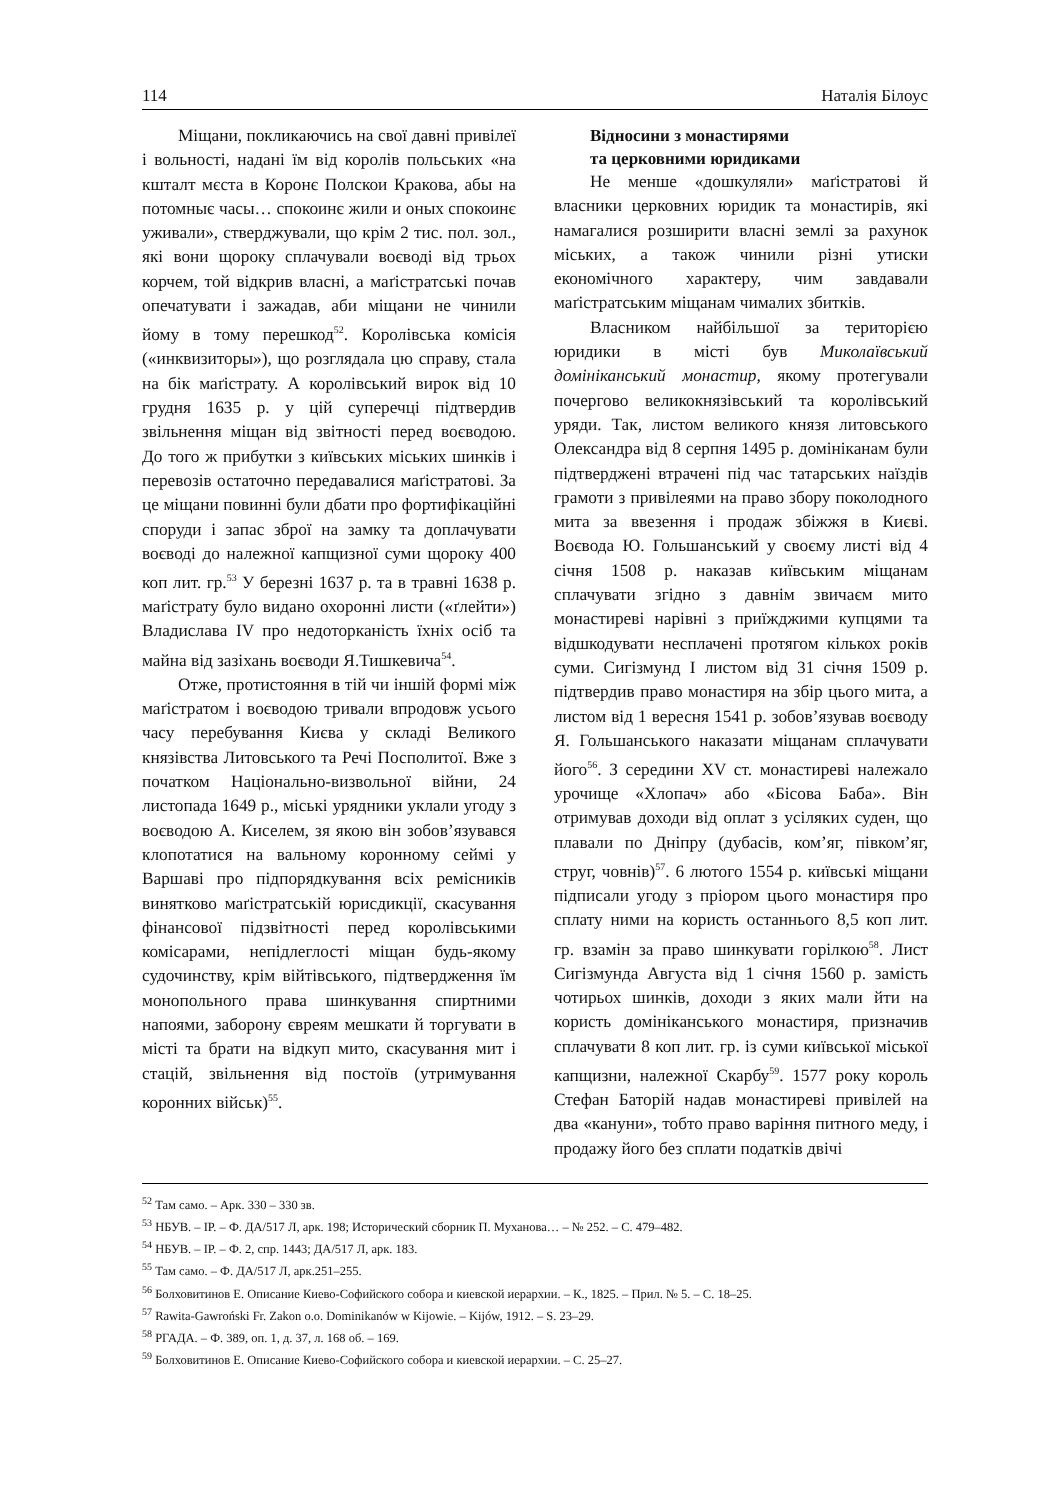114 Наталія Білоус
Міщани, покликаючись на свої давні привілеї і вольності, надані їм від королів польських «на кшталт мєста в Коронє Полскои Кракова, абы на потомныє часы… спокоинє жили и оных спокоинє уживали», стверджували, що крім 2 тис. пол. зол., які вони щороку сплачували воєводі від трьох корчем, той відкрив власні, а маґістратські почав опечатувати і зажадав, аби міщани не чинили йому в тому перешкод<sup>52</sup>. Королівська комісія («инквизиторы»), що розглядала цю справу, стала на бік маґістрату. А королівський вирок від 10 грудня 1635 р. у цій суперечці підтвердив звільнення міщан від звітності перед воєводою. До того ж прибутки з київських міських шинків і перевозів остаточно передавалися маґістратові. За це міщани повинні були дбати про фортифікаційні споруди і запас зброї на замку та доплачувати воєводі до належної капщизної суми щороку 400 коп лит. гр.<sup>53</sup> У березні 1637 р. та в травні 1638 р. маґістрату було видано охоронні листи («ґлейти») Владислава IV про недоторканість їхніх осіб та майна від зазіхань воєводи Я.Тишкевича<sup>54</sup>.
Отже, протистояння в тій чи іншій формі між маґістратом і воєводою тривали впродовж усього часу перебування Києва у складі Великого князівства Литовського та Речі Посполитої. Вже з початком Національно-визвольної війни, 24 листопада 1649 р., міські урядники уклали угоду з воєводою А. Киселем, зя якою він зобов’язувався клопотатися на вальному коронному сеймі у Варшаві про підпорядкування всіх ремісників винятково маґістратській юрисдикції, скасування фінансової підзвітності перед королівськими комісарами, непідлеглості міщан будь-якому судочинству, крім війтівського, підтвердження їм монопольного права шинкування спиртними напоями, заборону євреям мешкати й торгувати в місті та брати на відкуп мито, скасування мит і стацій, звільнення від постоїв (утримування коронних військ)<sup>55</sup>.
Відносини з монастирями
та церковними юридиками
Не менше «дошкуляли» маґістратові й власники церковних юридик та монастирів, які намагалися розширити власні землі за рахунок міських, а також чинили різні утиски економічного характеру, чим завдавали маґістратським міщанам чималих збитків.
Власником найбільшої за територією юридики в місті був Миколаївський домініканський монастир, якому протегували почергово великокнязівський та королівський уряди. Так, листом великого князя литовського Олександра від 8 серпня 1495 р. домініканам були підтверджені втрачені під час татарських наїздів грамоти з привілеями на право збору поколодного мита за ввезення і продаж збіжжя в Києві. Воєвода Ю. Гольшанський у своєму листі від 4 січня 1508 р. наказав київським міщанам сплачувати згідно з давнім звичаєм мито монастиреві нарівні з приїжджими купцями та відшкодувати несплачені протягом кількох років суми. Сигізмунд І листом від 31 січня 1509 р. підтвердив право монастиря на збір цього мита, а листом від 1 вересня 1541 р. зобов’язував воєводу Я. Гольшанського наказати міщанам сплачувати його<sup>56</sup>. З середини XV ст. монастиреві належало урочище «Хлопач» або «Бісова Баба». Він отримував доходи від оплат з усіляких суден, що плавали по Дніпру (дубасів, ком’яг, півком’яг, струг, човнів)<sup>57</sup>. 6 лютого 1554 р. київські міщани підписали угоду з пріором цього монастиря про сплату ними на користь останнього 8,5 коп лит. гр. взамін за право шинкувати горілкою<sup>58</sup>. Лист Сигізмунда Августа від 1 січня 1560 р. замість чотирьох шинків, доходи з яких мали йти на користь домініканського монастиря, призначив сплачувати 8 коп лит. гр. із суми київської міської капщизни, належної Скарбу<sup>59</sup>. 1577 року король Стефан Баторій надав монастиреві привілей на два «кануни», тобто право варіння питного меду, і продажу його без сплати податків двічі
<sup>52</sup> Там само. – Арк. 330 – 330 зв.
<sup>53</sup> НБУВ. – ІР. – Ф. ДА/517 Л, арк. 198; Исторический сборник П. Муханова… – № 252. – С. 479–482.
<sup>54</sup> НБУВ. – ІР. – Ф. 2, спр. 1443; ДА/517 Л, арк. 183.
<sup>55</sup> Там само. – Ф. ДА/517 Л, арк.251–255.
<sup>56</sup> Болховитинов Е. Описание Киево-Софийского собора и киевской иерархии. – К., 1825. – Прил. № 5. – С. 18–25.
<sup>57</sup> Rawita-Gawroński Fr. Zakon o.o. Dominikanów w Kijowie. – Kijów, 1912. – S. 23–29.
<sup>58</sup> РГАДА. – Ф. 389, оп. 1, д. 37, л. 168 об. – 169.
<sup>59</sup> Болховитинов Е. Описание Киево-Софийского собора и киевской иерархии. – С. 25–27.